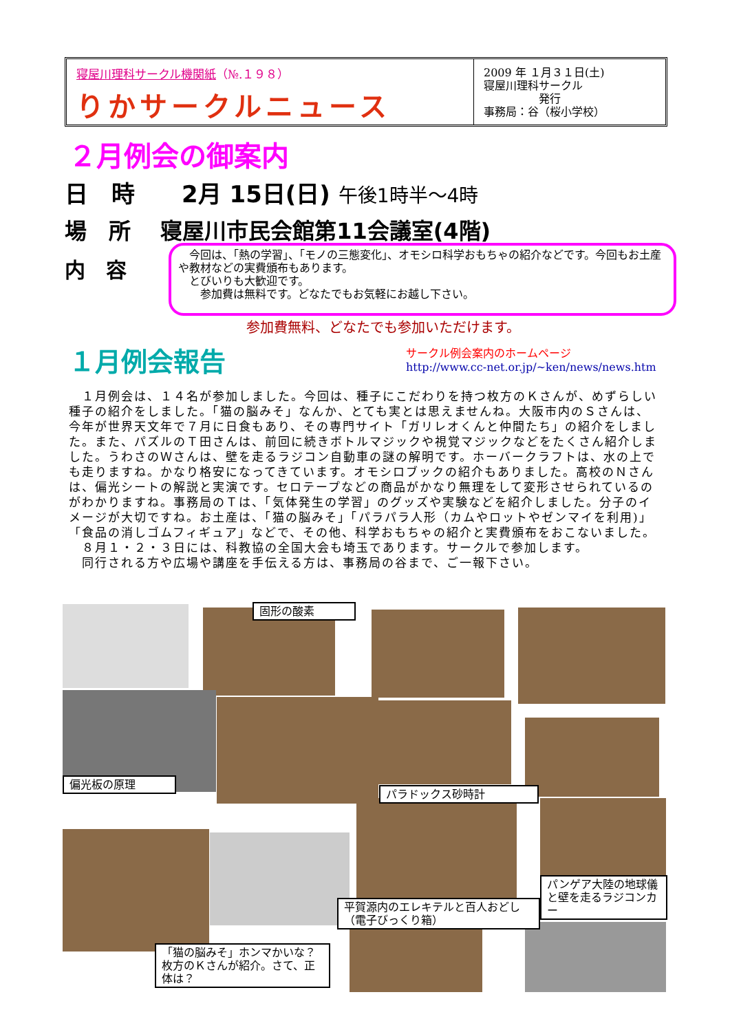寝屋川理科サークル機関紙（№.１９８）
りかサークルニュース
2009 年 １月３１日(土)
寝屋川理科サークル
　　　　　発行
事務局：谷（桜小学校）
２月例会の御案内
日　時　　2月 15日(日) 午後1時半～4時
場　所　 寝屋川市民会館第11会議室(4階)
内　容
　今回は、「熱の学習」、「モノの三態変化」、オモシロ科学おもちゃの紹介などです。今回もお土産や教材などの実費頒布もあります。
　とびいりも大歓迎です。
　　参加費は無料です。どなたでもお気軽にお越し下さい。
参加費無料、どなたでも参加いただけます。
１月例会報告
サークル例会案内のホームページ
http://www.cc-net.or.jp/~ken/news/news.htm
　１月例会は、１４名が参加しました。今回は、種子にこだわりを持つ枚方のＫさんが、めずらしい種子の紹介をしました。「猫の脳みそ」なんか、とても実とは思えませんね。大阪市内のＳさんは、今年が世界天文年で７月に日食もあり、その専門サイト「ガリレオくんと仲間たち」の紹介をしました。また、パズルのＴ田さんは、前回に続きボトルマジックや視覚マジックなどをたくさん紹介しました。うわさのＷさんは、壁を走るラジコン自動車の謎の解明です。ホーバークラフトは、水の上でも走りますね。かなり格安になってきています。オモシロブックの紹介もありました。高校のＮさんは、偏光シートの解説と実演です。セロテープなどの商品がかなり無理をして変形させられているのがわかりますね。事務局のＴは、「気体発生の学習」のグッズや実験などを紹介しました。分子のイメージが大切ですね。お土産は、「猫の脳みそ」「パラパラ人形（カムやロットやゼンマイを利用)」「食品の消しゴムフィギュア」などで、その他、科学おもちゃの紹介と実費頒布をおこないました。
　８月１・２・３日には、科教協の全国大会も埼玉であります。サークルで参加します。
　同行される方や広場や講座を手伝える方は、事務局の谷まで、ご一報下さい。
固形の酸素
偏光板の原理
パラドックス砂時計
パンゲア大陸の地球儀と壁を走るラジコンカー
平賀源内のエレキテルと百人おどし（電子びっくり箱）
「猫の脳みそ」ホンマかいな？枚方のＫさんが紹介。さて、正体は？